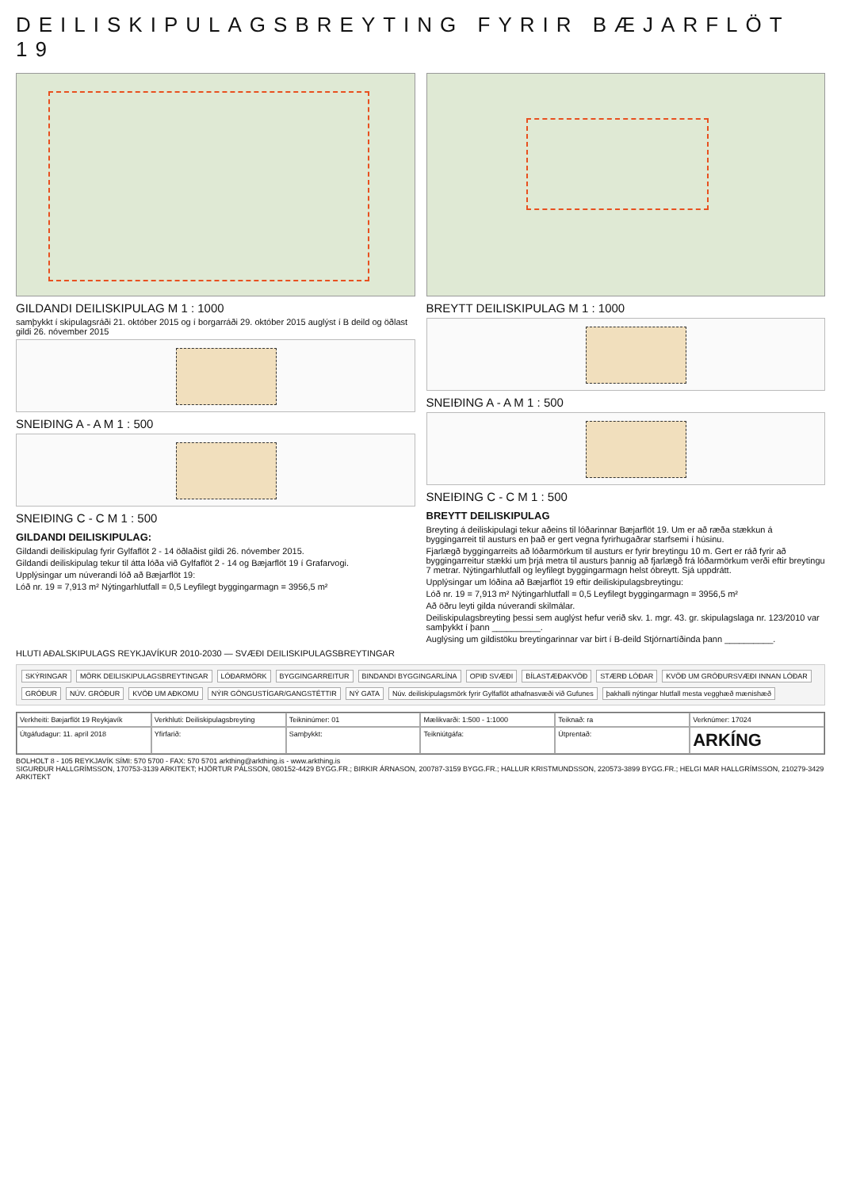DEILISKIPULAGSBREYTING FYRIR BÆJARFLÖT 19
GILDANDI DEILISKIPULAG M 1 : 1000
samþykkt í skipulagsráði 21. október 2015 og í borgarráði 29. október 2015 auglýst í B deild og öðlast gildi 26. nóvember 2015
SNEIÐING A - A M 1 : 500
SNEIÐING C - C M 1 : 500
GILDANDI DEILISKIPULAG:
Gildandi deiliskipulag fyrir Gylfaflöt 2 - 14 öðlaðist gildi 26. nóvember 2015.
Gildandi deiliskipulag tekur til átta lóða við Gylfaflöt 2 - 14 og Bæjarflöt 19 í Grafarvogi.
Upplýsingar um núverandi lóð að Bæjarflöt 19:
Lóð nr. 19 = 7,913 m² Nýtingarhlutfall = 0,5 Leyfilegt byggingarmagn = 3956,5 m²
BREYTT DEILISKIPULAG M 1 : 1000
SNEIÐING A - A M 1 : 500
SNEIÐING C - C M 1 : 500
BREYTT DEILISKIPULAG
Breyting á deiliskipulagi tekur aðeins til lóðarinnar Bæjarflöt 19. Um er að ræða stækkun á byggingarreit til austurs en það er gert vegna fyrirhugaðrar starfsemi í húsinu.
Fjarlægð byggingarreits að lóðarmörkum til austurs er fyrir breytingu 10 m. Gert er ráð fyrir að byggingarreitur stækki um þrjá metra til austurs þannig að fjarlægð frá lóðarmörkum verði eftir breytingu 7 metrar. Nýtingarhlutfall og leyfilegt byggingarmagn helst óbreytt. Sjá uppdrátt.
Upplýsingar um lóðina að Bæjarflöt 19 eftir deiliskipulagsbreytingu:
Lóð nr. 19 = 7,913 m² Nýtingarhlutfall = 0,5 Leyfilegt byggingarmagn = 3956,5 m²
Að öðru leyti gilda núverandi skilmálar.
Deiliskipulagsbreyting þessi sem auglýst hefur verið skv. 1. mgr. 43. gr. skipulagslaga nr. 123/2010 var samþykkt í þann __________.
Auglýsing um gildistöku breytingarinnar var birt í B-deild Stjórnartíðinda þann __________.
HLUTI AÐALSKIPULAGS REYKJAVÍKUR 2010-2030 — SVÆÐI DEILISKIPULAGSBREYTINGAR
SKÝRINGAR MÖRK DEILISKIPULAGSBREYTINGAR LÓÐARMÖRK BYGGINGARREITUR BINDANDI BYGGINGARLÍNA OPIÐ SVÆÐI BÍLASTÆÐAKVÖÐ STÆRÐ LÓÐAR KVÖÐ UM GRÓÐURSVÆÐI INNAN LÓÐAR GRÓÐUR NÚV. GRÓÐUR KVÖÐ UM AÐKOMU NÝIR GÖNGUSTÍGAR/GANGSTÉTTIR NÝ GATA Núv. deiliskipulagsmörk fyrir Gylfaflöt athafnasvæði við Gufunes þakhalli nýtingar hlutfall mesta vegghæð mænishæð
Verkheiti: Bæjarflöt 19 Reykjavík
Verkhluti: Deiliskipulagsbreyting
Teikninúmer: 01
Mælikvarði: 1:500 - 1:1000
Teiknað: ra
Verknúmer: 17024
Útgáfudagur: 11. apríl 2018
Yfirfarið:
Samþykkt:
Teikniútgáfa:
Útprentað:
ARKÍNG
BOLHOLT 8 - 105 REYKJAVÍK SÍMI: 570 5700 - FAX: 570 5701 arkthing@arkthing.is - www.arkthing.is
SIGURÐUR HALLGRÍMSSON, 170753-3139 ARKITEKT; HJÖRTUR PÁLSSON, 080152-4429 BYGG.FR.; BIRKIR ÁRNASON, 200787-3159 BYGG.FR.; HALLUR KRISTMUNDSSON, 220573-3899 BYGG.FR.; HELGI MAR HALLGRÍMSSON, 210279-3429 ARKITEKT